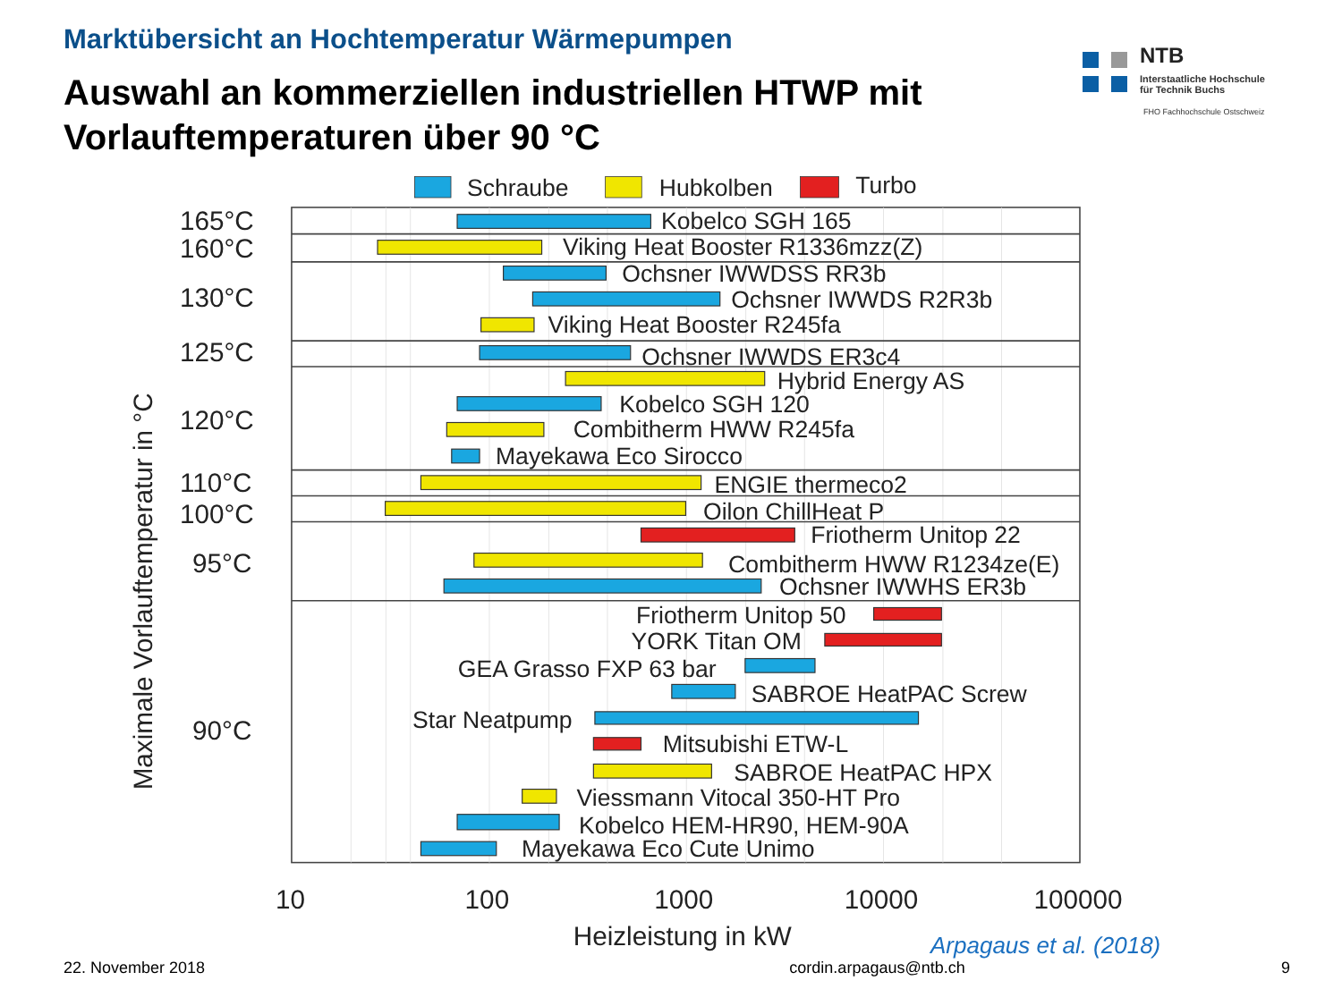Marktübersicht an Hochtemperatur Wärmepumpen
Auswahl an kommerziellen industriellen HTWP mit
Vorlauftemperaturen über 90 °C
NTB
Interstaatliche Hochschule
für Technik Buchs
FHO Fachhochschule Ostschweiz
Schraube
Hubkolben
Turbo
Kobelco SGH 165
Viking Heat Booster R1336mzz(Z)
Ochsner IWWDSS RR3b
Ochsner IWWDS R2R3b
Viking Heat Booster R245fa
Ochsner IWWDS ER3c4
Hybrid Energy AS
Kobelco SGH 120
Combitherm HWW R245fa
Mayekawa Eco Sirocco
ENGIE thermeco2
Oilon ChillHeat P
Friotherm Unitop 22
Combitherm HWW R1234ze(E)
Ochsner IWWHS ER3b
Friotherm Unitop 50
YORK Titan OM
GEA Grasso FXP 63 bar
SABROE HeatPAC Screw
Star Neatpump
Mitsubishi ETW-L
SABROE HeatPAC HPX
Viessmann Vitocal 350-HT Pro
Kobelco HEM-HR90, HEM-90A
Mayekawa Eco Cute Unimo
165°C
160°C
130°C
125°C
120°C
110°C
100°C
95°C
90°C
Maximale Vorlauftemperatur in °C
10
100
1000
10000
100000
Heizleistung in kW
Arpagaus et al. (2018)
22. November 2018 cordin.arpagaus@ntb.ch 9